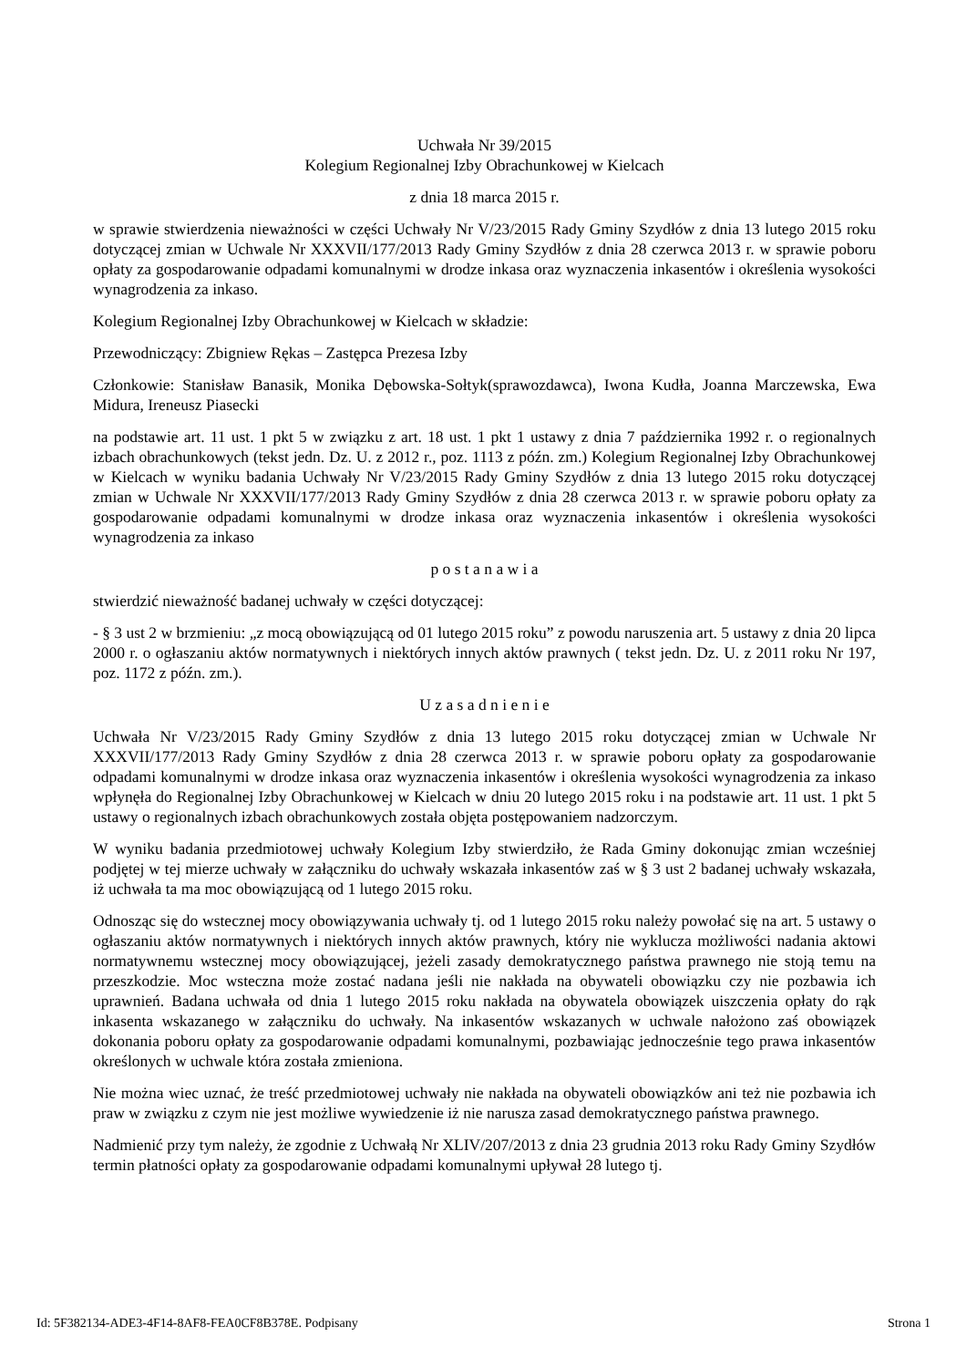Uchwała Nr 39/2015
Kolegium Regionalnej Izby Obrachunkowej w Kielcach
z dnia 18 marca 2015 r.
w sprawie stwierdzenia nieważności w części Uchwały Nr V/23/2015 Rady Gminy Szydłów z dnia 13 lutego 2015 roku dotyczącej zmian w Uchwale Nr XXXVII/177/2013 Rady Gminy Szydłów z dnia 28 czerwca 2013 r. w sprawie poboru opłaty za gospodarowanie odpadami komunalnymi w drodze inkasa oraz wyznaczenia inkasentów i określenia wysokości wynagrodzenia za inkaso.
Kolegium Regionalnej Izby Obrachunkowej w Kielcach w składzie:
Przewodniczący: Zbigniew Rękas – Zastępca Prezesa Izby
Członkowie: Stanisław Banasik, Monika Dębowska-Sołtyk(sprawozdawca), Iwona Kudła, Joanna Marczewska, Ewa Midura, Ireneusz Piasecki
na podstawie art. 11 ust. 1 pkt 5 w związku z art. 18 ust. 1 pkt 1 ustawy z dnia 7 października 1992 r. o regionalnych izbach obrachunkowych (tekst jedn. Dz. U. z 2012 r., poz. 1113 z późn. zm.) Kolegium Regionalnej Izby Obrachunkowej w Kielcach w wyniku badania Uchwały Nr V/23/2015 Rady Gminy Szydłów z dnia 13 lutego 2015 roku dotyczącej zmian w Uchwale Nr XXXVII/177/2013 Rady Gminy Szydłów z dnia 28 czerwca 2013 r. w sprawie poboru opłaty za gospodarowanie odpadami komunalnymi w drodze inkasa oraz wyznaczenia inkasentów i określenia wysokości wynagrodzenia za inkaso
p o s t a n a w i a
stwierdzić nieważność badanej uchwały w części dotyczącej:
- § 3 ust 2 w brzmieniu: „z mocą obowiązującą od 01 lutego 2015 roku” z powodu naruszenia art. 5 ustawy z dnia 20 lipca 2000 r. o ogłaszaniu aktów normatywnych i niektórych innych aktów prawnych ( tekst jedn. Dz. U. z 2011 roku Nr 197, poz. 1172 z późn. zm.).
U z a s a d n i e n i e
Uchwała Nr V/23/2015 Rady Gminy Szydłów z dnia 13 lutego 2015 roku dotyczącej zmian w Uchwale Nr XXXVII/177/2013 Rady Gminy Szydłów z dnia 28 czerwca 2013 r. w sprawie poboru opłaty za gospodarowanie odpadami komunalnymi w drodze inkasa oraz wyznaczenia inkasentów i określenia wysokości wynagrodzenia za inkaso wpłynęła do Regionalnej Izby Obrachunkowej w Kielcach w dniu 20 lutego 2015 roku i na podstawie art. 11 ust. 1 pkt 5 ustawy o regionalnych izbach obrachunkowych została objęta postępowaniem nadzorczym.
W wyniku badania przedmiotowej uchwały Kolegium Izby stwierdziło, że Rada Gminy dokonując zmian wcześniej podjętej w tej mierze uchwały w załączniku do uchwały wskazała inkasentów zaś w § 3 ust 2 badanej uchwały wskazała, iż uchwała ta ma moc obowiązującą od 1 lutego 2015 roku.
Odnosząc się do wstecznej mocy obowiązywania uchwały tj. od 1 lutego 2015 roku należy powołać się na art. 5 ustawy o ogłaszaniu aktów normatywnych i niektórych innych aktów prawnych, który nie wyklucza możliwości nadania aktowi normatywnemu wstecznej mocy obowiązującej, jeżeli zasady demokratycznego państwa prawnego nie stoją temu na przeszkodzie. Moc wsteczna może zostać nadana jeśli nie nakłada na obywateli obowiązku czy nie pozbawia ich uprawnień. Badana uchwała od dnia 1 lutego 2015 roku nakłada na obywatela obowiązek uiszczenia opłaty do rąk inkasenta wskazanego w załączniku do uchwały. Na inkasentów wskazanych w uchwale nałożono zaś obowiązek dokonania poboru opłaty za gospodarowanie odpadami komunalnymi, pozbawiając jednocześnie tego prawa inkasentów określonych w uchwale która została zmieniona.
Nie można wiec uznać, że treść przedmiotowej uchwały nie nakłada na obywateli obowiązków ani też nie pozbawia ich praw w związku z czym nie jest możliwe wywiedzenie iż nie narusza zasad demokratycznego państwa prawnego.
Nadmienić przy tym należy, że zgodnie z Uchwałą Nr XLIV/207/2013 z dnia 23 grudnia 2013 roku Rady Gminy Szydłów termin płatności opłaty za gospodarowanie odpadami komunalnymi upływał 28 lutego tj.
Id: 5F382134-ADE3-4F14-8AF8-FEA0CF8B378E. Podpisany Strona 1